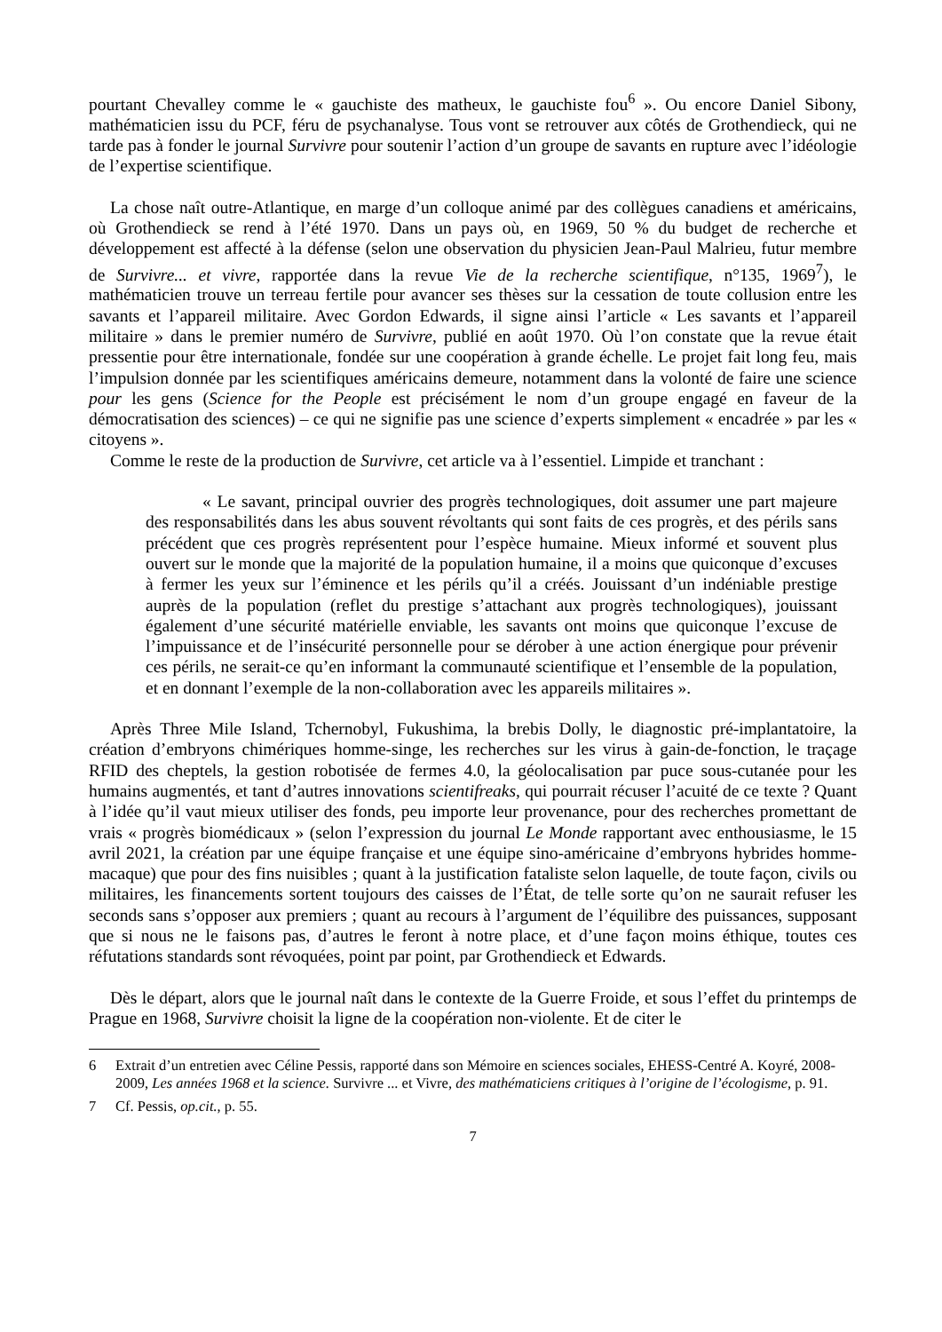pourtant Chevalley comme le « gauchiste des matheux, le gauchiste fou<sup>6</sup> ». Ou encore Daniel Sibony, mathématicien issu du PCF, féru de psychanalyse. Tous vont se retrouver aux côtés de Grothendieck, qui ne tarde pas à fonder le journal Survivre pour soutenir l’action d’un groupe de savants en rupture avec l’idéologie de l’expertise scientifique.
La chose naît outre-Atlantique, en marge d’un colloque animé par des collègues canadiens et américains, où Grothendieck se rend à l’été 1970. Dans un pays où, en 1969, 50 % du budget de recherche et développement est affecté à la défense (selon une observation du physicien Jean-Paul Malrieu, futur membre de Survivre... et vivre, rapportée dans la revue Vie de la recherche scientifique, n°135, 1969<sup>7</sup>), le mathématicien trouve un terreau fertile pour avancer ses thèses sur la cessation de toute collusion entre les savants et l’appareil militaire. Avec Gordon Edwards, il signe ainsi l’article « Les savants et l’appareil militaire » dans le premier numéro de Survivre, publié en août 1970. Où l’on constate que la revue était pressentie pour être internationale, fondée sur une coopération à grande échelle. Le projet fait long feu, mais l’impulsion donnée par les scientifiques américains demeure, notamment dans la volonté de faire une science pour les gens (Science for the People est précisément le nom d’un groupe engagé en faveur de la démocratisation des sciences) – ce qui ne signifie pas une science d’experts simplement « encadrée » par les « citoyens ».
Comme le reste de la production de Survivre, cet article va à l’essentiel. Limpide et tranchant :
« Le savant, principal ouvrier des progrès technologiques, doit assumer une part majeure des responsabilités dans les abus souvent révoltants qui sont faits de ces progrès, et des périls sans précédent que ces progrès représentent pour l’espèce humaine. Mieux informé et souvent plus ouvert sur le monde que la majorité de la population humaine, il a moins que quiconque d’excuses à fermer les yeux sur l’éminence et les périls qu’il a créés. Jouissant d’un indéniable prestige auprès de la population (reflet du prestige s’attachant aux progrès technologiques), jouissant également d’une sécurité matérielle enviable, les savants ont moins que quiconque l’excuse de l’impuissance et de l’insécurité personnelle pour se dérober à une action énergique pour prévenir ces périls, ne serait-ce qu’en informant la communauté scientifique et l’ensemble de la population, et en donnant l’exemple de la non-collaboration avec les appareils militaires ».
Après Three Mile Island, Tchernobyl, Fukushima, la brebis Dolly, le diagnostic pré-implantatoire, la création d’embryons chimériques homme-singe, les recherches sur les virus à gain-de-fonction, le traçage RFID des cheptels, la gestion robotisée de fermes 4.0, la géolocalisation par puce sous-cutanée pour les humains augmentés, et tant d’autres innovations scientifreaks, qui pourrait récuser l’acuité de ce texte ? Quant à l’idée qu’il vaut mieux utiliser des fonds, peu importe leur provenance, pour des recherches promettant de vrais « progrès biomédicaux » (selon l’expression du journal Le Monde rapportant avec enthousiasme, le 15 avril 2021, la création par une équipe française et une équipe sino-américaine d’embryons hybrides homme-macaque) que pour des fins nuisibles ; quant à la justification fataliste selon laquelle, de toute façon, civils ou militaires, les financements sortent toujours des caisses de l’État, de telle sorte qu’on ne saurait refuser les seconds sans s’opposer aux premiers ; quant au recours à l’argument de l’équilibre des puissances, supposant que si nous ne le faisons pas, d’autres le feront à notre place, et d’une façon moins éthique, toutes ces réfutations standards sont révoquées, point par point, par Grothendieck et Edwards.
Dès le départ, alors que le journal naît dans le contexte de la Guerre Froide, et sous l’effet du printemps de Prague en 1968, Survivre choisit la ligne de la coopération non-violente. Et de citer le
6 Extrait d’un entretien avec Céline Pessis, rapporté dans son Mémoire en sciences sociales, EHESS-Centré A. Koyré, 2008-2009, Les années 1968 et la science. Survivre ... et Vivre, des mathématiciens critiques à l’origine de l’écologisme, p. 91.
7 Cf. Pessis, op.cit., p. 55.
7